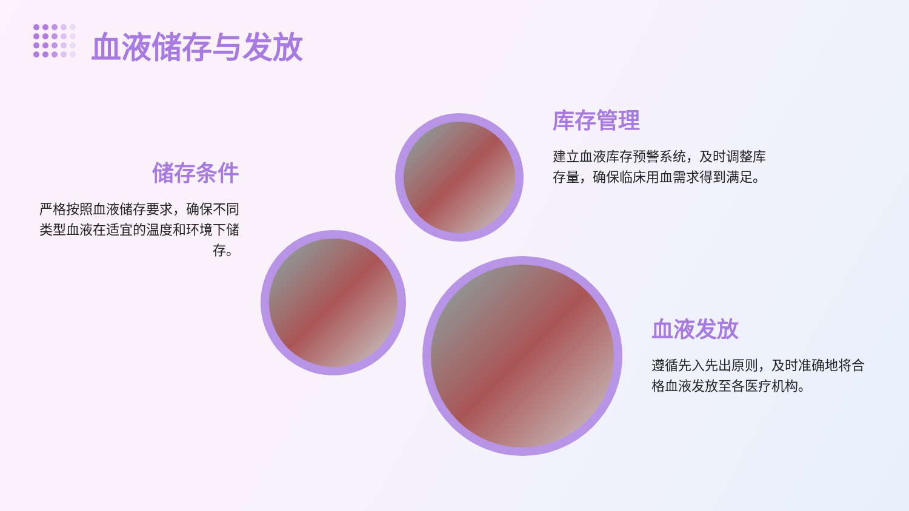血液储存与发放
储存条件
严格按照血液储存要求，确保不同类型血液在适宜的温度和环境下储存。
库存管理
建立血液库存预警系统，及时调整库存量，确保临床用血需求得到满足。
血液发放
遵循先入先出原则，及时准确地将合格血液发放至各医疗机构。